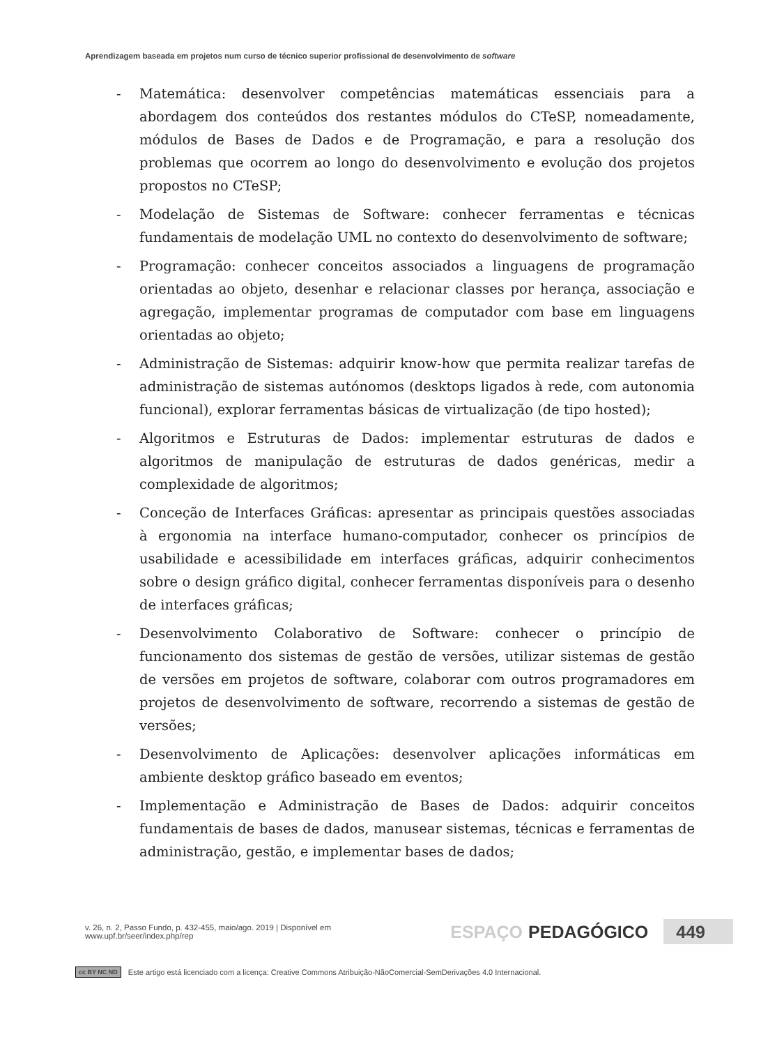Aprendizagem baseada em projetos num curso de técnico superior profissional de desenvolvimento de software
- Matemática: desenvolver competências matemáticas essenciais para a abordagem dos conteúdos dos restantes módulos do CTeSP, nomeadamente, módulos de Bases de Dados e de Programação, e para a resolução dos problemas que ocorrem ao longo do desenvolvimento e evolução dos projetos propostos no CTeSP;
- Modelação de Sistemas de Software: conhecer ferramentas e técnicas fundamentais de modelação UML no contexto do desenvolvimento de software;
- Programação: conhecer conceitos associados a linguagens de programação orientadas ao objeto, desenhar e relacionar classes por herança, associação e agregação, implementar programas de computador com base em linguagens orientadas ao objeto;
- Administração de Sistemas: adquirir know-how que permita realizar tarefas de administração de sistemas autónomos (desktops ligados à rede, com autonomia funcional), explorar ferramentas básicas de virtualização (de tipo hosted);
- Algoritmos e Estruturas de Dados: implementar estruturas de dados e algoritmos de manipulação de estruturas de dados genéricas, medir a complexidade de algoritmos;
- Conceção de Interfaces Gráficas: apresentar as principais questões associadas à ergonomia na interface humano-computador, conhecer os princípios de usabilidade e acessibilidade em interfaces gráficas, adquirir conhecimentos sobre o design gráfico digital, conhecer ferramentas disponíveis para o desenho de interfaces gráficas;
- Desenvolvimento Colaborativo de Software: conhecer o princípio de funcionamento dos sistemas de gestão de versões, utilizar sistemas de gestão de versões em projetos de software, colaborar com outros programadores em projetos de desenvolvimento de software, recorrendo a sistemas de gestão de versões;
- Desenvolvimento de Aplicações: desenvolver aplicações informáticas em ambiente desktop gráfico baseado em eventos;
- Implementação e Administração de Bases de Dados: adquirir conceitos fundamentais de bases de dados, manusear sistemas, técnicas e ferramentas de administração, gestão, e implementar bases de dados;
v. 26, n. 2, Passo Fundo, p. 432-455, maio/ago. 2019 | Disponível em www.upf.br/seer/index.php/rep ESPAÇO PEDAGÓGICO 449
cc BY NC ND Este artigo está licenciado com a licença: Creative Commons Atribuição-NãoComercial-SemDerivações 4.0 Internacional.